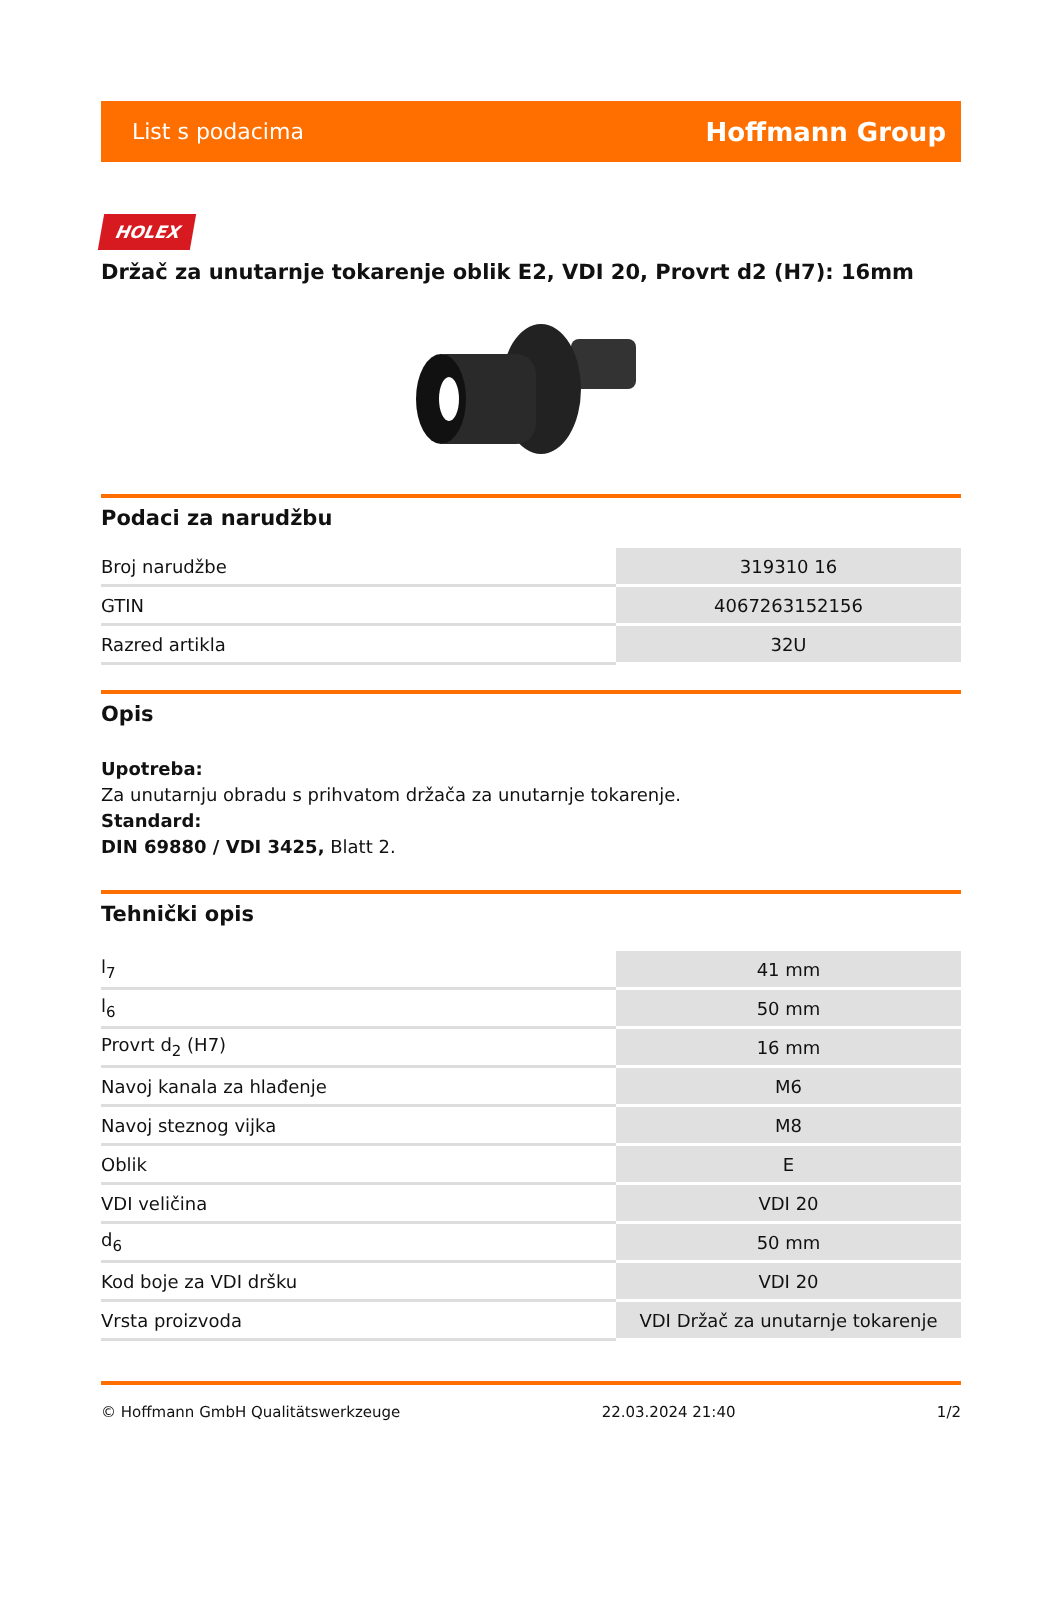List s podacima Hoffmann Group
HOLEX
Držač za unutarnje tokarenje oblik E2, VDI 20, Provrt d2 (H7): 16mm
Podaci za narudžbu
| Broj narudžbe | 319310 16 |
| GTIN | 4067263152156 |
| Razred artikla | 32U |
Opis
Upotreba:
Za unutarnju obradu s prihvatom držača za unutarnje tokarenje.
Standard:
DIN 69880 / VDI 3425, Blatt 2.
Tehnički opis
| l<sub>7</sub> | 41 mm |
| l<sub>6</sub> | 50 mm |
| Provrt d<sub>2</sub> (H7) | 16 mm |
| Navoj kanala za hlađenje | M6 |
| Navoj steznog vijka | M8 |
| Oblik | E |
| VDI veličina | VDI 20 |
| d<sub>6</sub> | 50 mm |
| Kod boje za VDI dršku | VDI 20 |
| Vrsta proizvoda | VDI Držač za unutarnje tokarenje |
© Hoffmann GmbH Qualitätswerkzeuge 22.03.2024 21:40 1/2